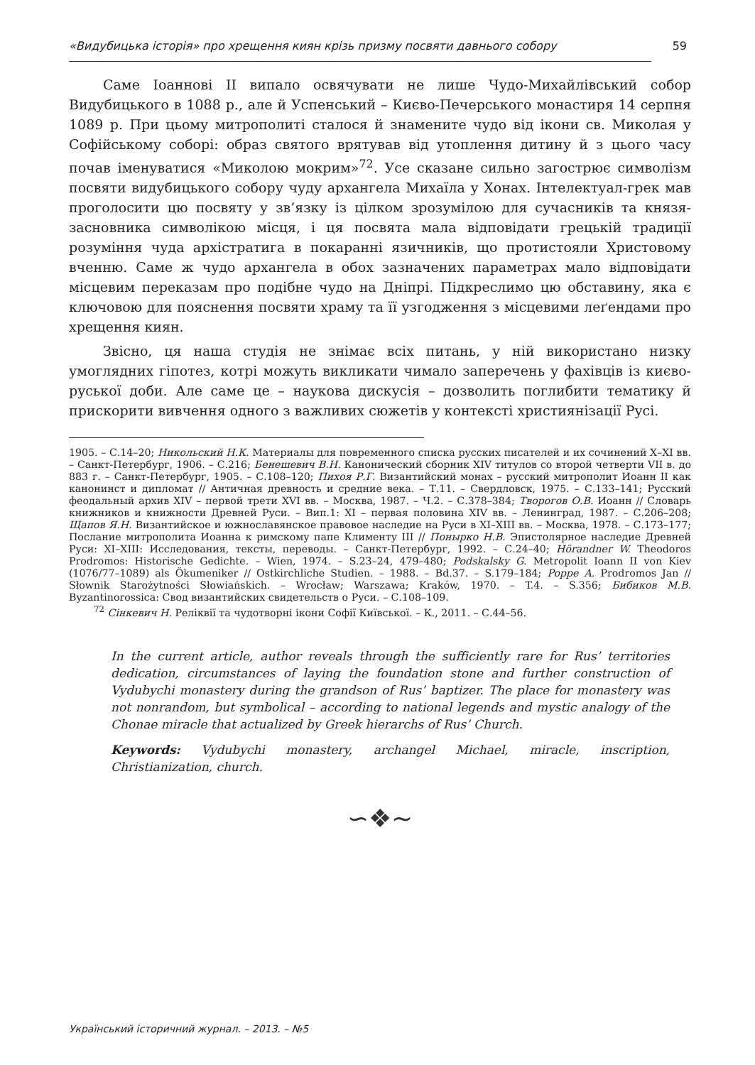«Видубицька історія» про хрещення киян крізь призму посвяти давнього собору 59
Саме Іоаннові II випало освячувати не лише Чудо-Михайлівський собор Видубицького в 1088 р., але й Успенський – Києво-Печерського монастиря 14 серпня 1089 р. При цьому митрополиті сталося й знамените чудо від ікони св. Миколая у Софійському соборі: образ святого врятував від утоплення дитину й з цього часу почав іменуватися «Миколою мокрим»<sup>72</sup>. Усе сказане сильно загострює символізм посвяти видубицького собору чуду архангела Михаїла у Хонах. Інтелектуал-грек мав проголосити цю посвяту у зв’язку із цілком зрозумілою для сучасників та князя-засновника символікою місця, і ця посвята мала відповідати грецькій традиції розуміння чуда архістратига в покаранні язичників, що протистояли Христовому вченню. Саме ж чудо архангела в обох зазначених параметрах мало відповідати місцевим переказам про подібне чудо на Дніпрі. Підкреслимо цю обставину, яка є ключовою для пояснення посвяти храму та її узгодження з місцевими леґендами про хрещення киян.
Звісно, ця наша студія не знімає всіх питань, у ній використано низку умоглядних гіпотез, котрі можуть викликати чимало заперечень у фахівців із києво-руської доби. Але саме це – наукова дискусія – дозволить поглибити тематику й прискорити вивчення одного з важливих сюжетів у контексті християнізації Русі.
1905. – С.14–20; Никольский Н.К. Материалы для повременного списка русских писателей и их сочинений X–XI вв. – Санкт-Петербург, 1906. – С.216; Бенешевич В.Н. Канонический сборник XIV титулов со второй четверти VII в. до 883 г. – Санкт-Петербург, 1905. – С.108–120; Пихоя Р.Г. Византийский монах – русский митрополит Иоанн II как канонинст и дипломат // Античная древность и средние века. – Т.11. – Свердловск, 1975. – С.133–141; Русский феодальный архив XIV – первой трети XVI вв. – Москва, 1987. – Ч.2. – С.378–384; Творогов О.В. Иоанн // Словарь книжников и книжности Древней Руси. – Вип.1: XI – первая половина XIV вв. – Ленинград, 1987. – С.206–208; Щапов Я.Н. Византийское и южнославянское правовое наследие на Руси в XI–XIII вв. – Москва, 1978. – С.173–177; Послание митрополита Иоанна к римскому папе Клименту III // Понырко Н.В. Эпистолярное наследие Древней Руси: XI–XIII: Исследования, тексты, переводы. – Санкт-Петербург, 1992. – С.24–40; Hörandner W. Theodoros Prodromos: Historische Gedichte. – Wien, 1974. – S.23–24, 479–480; Podskalsky G. Metropolit Ioann II von Kiev (1076/77–1089) als Ökumeniker // Ostkirchliche Studien. – 1988. – Bd.37. – S.179–184; Poppe A. Prodromos Jan // Słownik Starożytności Słowiańskich. – Wrocław; Warszawa; Kraków, 1970. – T.4. – S.356; Бибиков М.В. Byzantinorossica: Свод византийских свидетельств о Руси. – С.108–109.
<sup>72</sup> Сінкевич Н. Реліквії та чудотворні ікони Софії Київської. – К., 2011. – С.44–56.
In the current article, author reveals through the sufficiently rare for Rus’ territories dedication, circumstances of laying the foundation stone and further construction of Vydubychi monastery during the grandson of Rus’ baptizer. The place for monastery was not nonrandom, but symbolical – according to national legends and mystic analogy of the Chonae miracle that actualized by Greek hierarchs of Rus’ Church.
Keywords: Vydubychi monastery, archangel Michael, miracle, inscription, Christianization, church.
∽❖∼
Український історичний журнал. – 2013. – №5